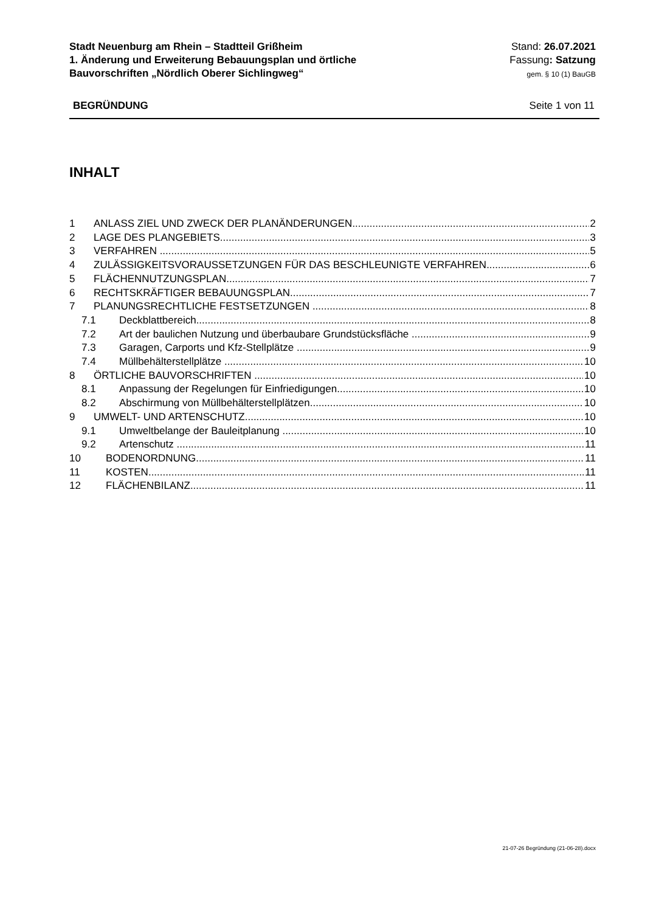Stadt Neuenburg am Rhein – Stadtteil Grißheim
1. Änderung und Erweiterung Bebauungsplan und örtliche
Bauvorschriften „Nördlich Oberer Sichlingweg“
Stand: 26.07.2021
Fassung: Satzung
gem. § 10 (1) BauGB
BEGRÜNDUNG Seite 1 von 11
INHALT
1 ANLASS ZIEL UND ZWECK DER PLANÄNDERUNGEN 2
2 LAGE DES PLANGEBIETS 3
3 VERFAHREN 5
4 ZULÄSSIGKEITSVORAUSSETZUNGEN FÜR DAS BESCHLEUNIGTE VERFAHREN 6
5 FLÄCHENNUTZUNGSPLAN 7
6 RECHTSKRÄFTIGER BEBAUUNGSPLAN 7
7 PLANUNGSRECHTLICHE FESTSETZUNGEN 8
7.1 Deckblattbereich 8
7.2 Art der baulichen Nutzung und überbaubare Grundstücksfläche 9
7.3 Garagen, Carports und Kfz-Stellplätze 9
7.4 Müllbehälterstellplätze 10
8 ÖRTLICHE BAUVORSCHRIFTEN 10
8.1 Anpassung der Regelungen für Einfriedigungen 10
8.2 Abschirmung von Müllbehälterstellplätzen 10
9 UMWELT- UND ARTENSCHUTZ 10
9.1 Umweltbelange der Bauleitplanung 10
9.2 Artenschutz 11
10 BODENORDNUNG 11
11 KOSTEN 11
12 FLÄCHENBILANZ 11
21-07-26 Begründung (21-06-28).docx